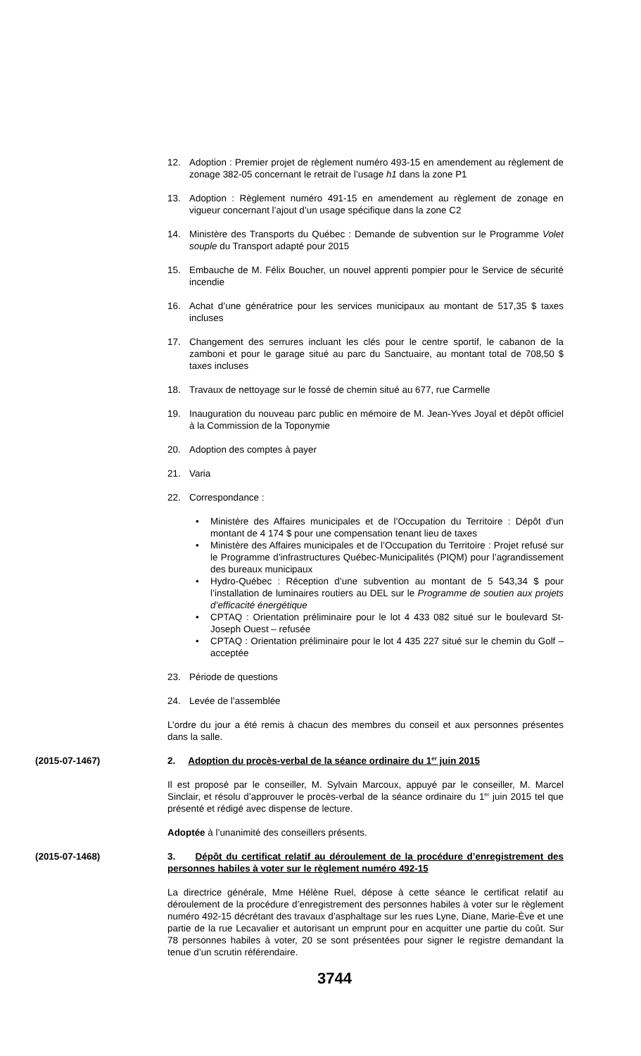12. Adoption : Premier projet de règlement numéro 493-15 en amendement au règlement de zonage 382-05 concernant le retrait de l’usage h1 dans la zone P1
13. Adoption : Règlement numéro 491-15 en amendement au règlement de zonage en vigueur concernant l’ajout d’un usage spécifique dans la zone C2
14. Ministère des Transports du Québec : Demande de subvention sur le Programme Volet souple du Transport adapté pour 2015
15. Embauche de M. Félix Boucher, un nouvel apprenti pompier pour le Service de sécurité incendie
16. Achat d’une génératrice pour les services municipaux au montant de 517,35 $ taxes incluses
17. Changement des serrures incluant les clés pour le centre sportif, le cabanon de la zamboni et pour le garage situé au parc du Sanctuaire, au montant total de 708,50 $ taxes incluses
18. Travaux de nettoyage sur le fossé de chemin situé au 677, rue Carmelle
19. Inauguration du nouveau parc public en mémoire de M. Jean-Yves Joyal et dépôt officiel à la Commission de la Toponymie
20. Adoption des comptes à payer
21. Varia
22. Correspondance :
• Ministère des Affaires municipales et de l’Occupation du Territoire : Dépôt d’un montant de 4 174 $ pour une compensation tenant lieu de taxes
• Ministère des Affaires municipales et de l’Occupation du Territoire : Projet refusé sur le Programme d’infrastructures Québec-Municipalités (PIQM) pour l’agrandissement des bureaux municipaux
• Hydro-Québec : Réception d’une subvention au montant de 5 543,34 $ pour l’installation de luminaires routiers au DEL sur le Programme de soutien aux projets d’efficacité énergétique
• CPTAQ : Orientation préliminaire pour le lot 4 433 082 situé sur le boulevard St-Joseph Ouest – refusée
• CPTAQ : Orientation préliminaire pour le lot 4 435 227 situé sur le chemin du Golf – acceptée
23. Période de questions
24. Levée de l’assemblée
L’ordre du jour a été remis à chacun des membres du conseil et aux personnes présentes dans la salle.
(2015-07-1467) 2. Adoption du procès-verbal de la séance ordinaire du 1<sup>er</sup> juin 2015
Il est proposé par le conseiller, M. Sylvain Marcoux, appuyé par le conseiller, M. Marcel Sinclair, et résolu d’approuver le procès-verbal de la séance ordinaire du 1<sup>er</sup> juin 2015 tel que présenté et rédigé avec dispense de lecture.
Adoptée à l’unanimité des conseillers présents.
(2015-07-1468) 3. Dépôt du certificat relatif au déroulement de la procédure d’enregistrement des personnes habiles à voter sur le règlement numéro 492-15
La directrice générale, Mme Hélène Ruel, dépose à cette séance le certificat relatif au déroulement de la procédure d’enregistrement des personnes habiles à voter sur le règlement numéro 492-15 décrétant des travaux d’asphaltage sur les rues Lyne, Diane, Marie-Ève et une partie de la rue Lecavalier et autorisant un emprunt pour en acquitter une partie du coût. Sur 78 personnes habiles à voter, 20 se sont présentées pour signer le registre demandant la tenue d’un scrutin référendaire.
3744